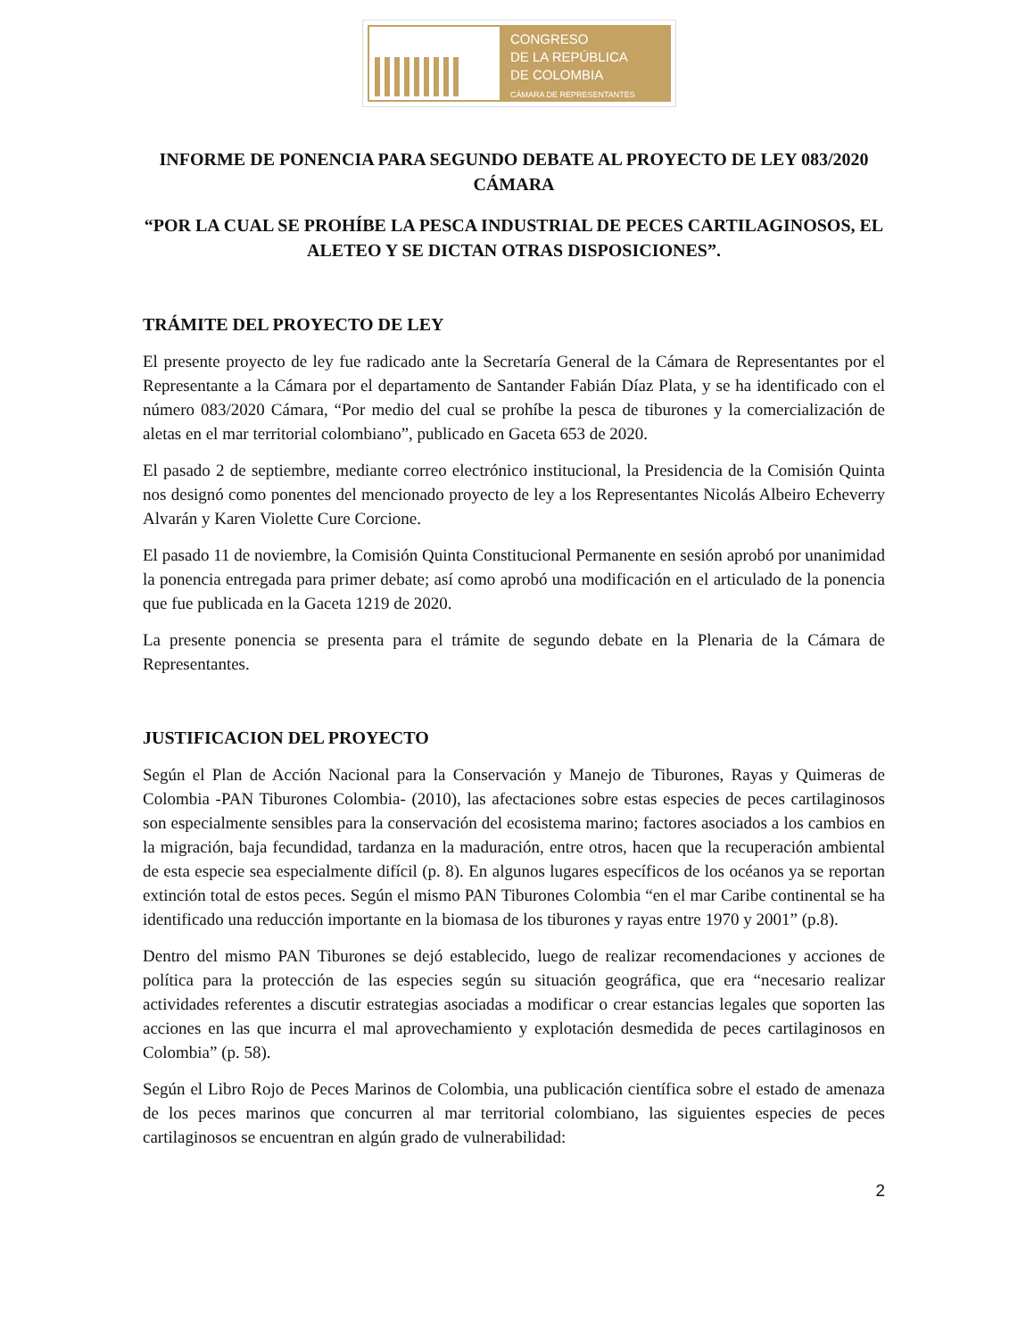CONGRESO
DE LA REPÚBLICA
DE COLOMBIA
CÁMARA DE REPRESENTANTES
INFORME DE PONENCIA PARA SEGUNDO DEBATE AL PROYECTO DE LEY 083/2020 CÁMARA
“POR LA CUAL SE PROHÍBE LA PESCA INDUSTRIAL DE PECES CARTILAGINOSOS, EL ALETEO Y SE DICTAN OTRAS DISPOSICIONES”.
TRÁMITE DEL PROYECTO DE LEY
El presente proyecto de ley fue radicado ante la Secretaría General de la Cámara de Representantes por el Representante a la Cámara por el departamento de Santander Fabián Díaz Plata, y se ha identificado con el número 083/2020 Cámara, “Por medio del cual se prohíbe la pesca de tiburones y la comercialización de aletas en el mar territorial colombiano”, publicado en Gaceta 653 de 2020.
El pasado 2 de septiembre, mediante correo electrónico institucional, la Presidencia de la Comisión Quinta nos designó como ponentes del mencionado proyecto de ley a los Representantes Nicolás Albeiro Echeverry Alvarán y Karen Violette Cure Corcione.
El pasado 11 de noviembre, la Comisión Quinta Constitucional Permanente en sesión aprobó por unanimidad la ponencia entregada para primer debate; así como aprobó una modificación en el articulado de la ponencia que fue publicada en la Gaceta 1219 de 2020.
La presente ponencia se presenta para el trámite de segundo debate en la Plenaria de la Cámara de Representantes.
JUSTIFICACION DEL PROYECTO
Según el Plan de Acción Nacional para la Conservación y Manejo de Tiburones, Rayas y Quimeras de Colombia -PAN Tiburones Colombia- (2010), las afectaciones sobre estas especies de peces cartilaginosos son especialmente sensibles para la conservación del ecosistema marino; factores asociados a los cambios en la migración, baja fecundidad, tardanza en la maduración, entre otros, hacen que la recuperación ambiental de esta especie sea especialmente difícil (p. 8). En algunos lugares específicos de los océanos ya se reportan extinción total de estos peces. Según el mismo PAN Tiburones Colombia “en el mar Caribe continental se ha identificado una reducción importante en la biomasa de los tiburones y rayas entre 1970 y 2001” (p.8).
Dentro del mismo PAN Tiburones se dejó establecido, luego de realizar recomendaciones y acciones de política para la protección de las especies según su situación geográfica, que era “necesario realizar actividades referentes a discutir estrategias asociadas a modificar o crear estancias legales que soporten las acciones en las que incurra el mal aprovechamiento y explotación desmedida de peces cartilaginosos en Colombia” (p. 58).
Según el Libro Rojo de Peces Marinos de Colombia, una publicación científica sobre el estado de amenaza de los peces marinos que concurren al mar territorial colombiano, las siguientes especies de peces cartilaginosos se encuentran en algún grado de vulnerabilidad:
2